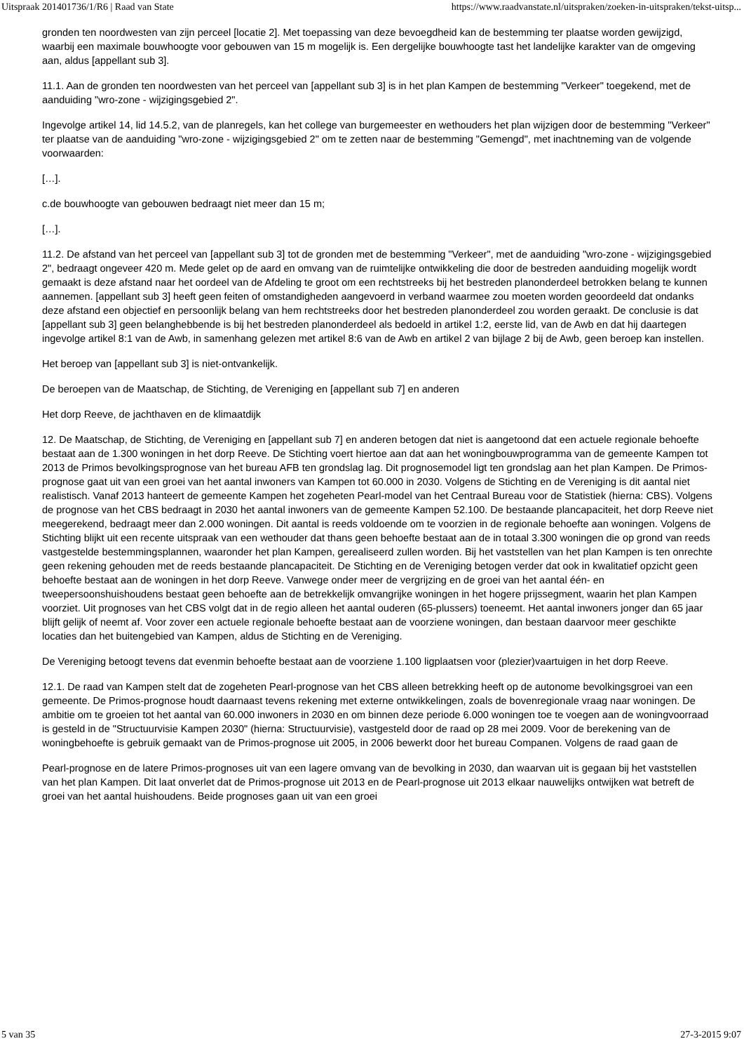Uitspraak 201401736/1/R6 | Raad van State https://www.raadvanstate.nl/uitspraken/zoeken-in-uitspraken/tekst-uitsp...
gronden ten noordwesten van zijn perceel [locatie 2]. Met toepassing van deze bevoegdheid kan de bestemming ter plaatse worden gewijzigd, waarbij een maximale bouwhoogte voor gebouwen van 15 m mogelijk is. Een dergelijke bouwhoogte tast het landelijke karakter van de omgeving aan, aldus [appellant sub 3].
11.1. Aan de gronden ten noordwesten van het perceel van [appellant sub 3] is in het plan Kampen de bestemming "Verkeer" toegekend, met de aanduiding "wro-zone - wijzigingsgebied 2".
Ingevolge artikel 14, lid 14.5.2, van de planregels, kan het college van burgemeester en wethouders het plan wijzigen door de bestemming "Verkeer" ter plaatse van de aanduiding "wro-zone - wijzigingsgebied 2" om te zetten naar de bestemming "Gemengd", met inachtneming van de volgende voorwaarden:
[…].
c.de bouwhoogte van gebouwen bedraagt niet meer dan 15 m;
[…].
11.2. De afstand van het perceel van [appellant sub 3] tot de gronden met de bestemming "Verkeer", met de aanduiding "wro-zone - wijzigingsgebied 2", bedraagt ongeveer 420 m. Mede gelet op de aard en omvang van de ruimtelijke ontwikkeling die door de bestreden aanduiding mogelijk wordt gemaakt is deze afstand naar het oordeel van de Afdeling te groot om een rechtstreeks bij het bestreden planonderdeel betrokken belang te kunnen aannemen. [appellant sub 3] heeft geen feiten of omstandigheden aangevoerd in verband waarmee zou moeten worden geoordeeld dat ondanks deze afstand een objectief en persoonlijk belang van hem rechtstreeks door het bestreden planonderdeel zou worden geraakt. De conclusie is dat [appellant sub 3] geen belanghebbende is bij het bestreden planonderdeel als bedoeld in artikel 1:2, eerste lid, van de Awb en dat hij daartegen ingevolge artikel 8:1 van de Awb, in samenhang gelezen met artikel 8:6 van de Awb en artikel 2 van bijlage 2 bij de Awb, geen beroep kan instellen.
Het beroep van [appellant sub 3] is niet-ontvankelijk.
De beroepen van de Maatschap, de Stichting, de Vereniging en [appellant sub 7] en anderen
Het dorp Reeve, de jachthaven en de klimaatdijk
12. De Maatschap, de Stichting, de Vereniging en [appellant sub 7] en anderen betogen dat niet is aangetoond dat een actuele regionale behoefte bestaat aan de 1.300 woningen in het dorp Reeve. De Stichting voert hiertoe aan dat aan het woningbouwprogramma van de gemeente Kampen tot 2013 de Primos bevolkingsprognose van het bureau AFB ten grondslag lag. Dit prognosemodel ligt ten grondslag aan het plan Kampen. De Primos-prognose gaat uit van een groei van het aantal inwoners van Kampen tot 60.000 in 2030. Volgens de Stichting en de Vereniging is dit aantal niet realistisch. Vanaf 2013 hanteert de gemeente Kampen het zogeheten Pearl-model van het Centraal Bureau voor de Statistiek (hierna: CBS). Volgens de prognose van het CBS bedraagt in 2030 het aantal inwoners van de gemeente Kampen 52.100. De bestaande plancapaciteit, het dorp Reeve niet meegerekend, bedraagt meer dan 2.000 woningen. Dit aantal is reeds voldoende om te voorzien in de regionale behoefte aan woningen. Volgens de Stichting blijkt uit een recente uitspraak van een wethouder dat thans geen behoefte bestaat aan de in totaal 3.300 woningen die op grond van reeds vastgestelde bestemmingsplannen, waaronder het plan Kampen, gerealiseerd zullen worden. Bij het vaststellen van het plan Kampen is ten onrechte geen rekening gehouden met de reeds bestaande plancapaciteit. De Stichting en de Vereniging betogen verder dat ook in kwalitatief opzicht geen behoefte bestaat aan de woningen in het dorp Reeve. Vanwege onder meer de vergrijzing en de groei van het aantal één- en tweepersoonshuishoudens bestaat geen behoefte aan de betrekkelijk omvangrijke woningen in het hogere prijssegment, waarin het plan Kampen voorziet. Uit prognoses van het CBS volgt dat in de regio alleen het aantal ouderen (65-plussers) toeneemt. Het aantal inwoners jonger dan 65 jaar blijft gelijk of neemt af. Voor zover een actuele regionale behoefte bestaat aan de voorziene woningen, dan bestaan daarvoor meer geschikte locaties dan het buitengebied van Kampen, aldus de Stichting en de Vereniging.
De Vereniging betoogt tevens dat evenmin behoefte bestaat aan de voorziene 1.100 ligplaatsen voor (plezier)vaartuigen in het dorp Reeve.
12.1. De raad van Kampen stelt dat de zogeheten Pearl-prognose van het CBS alleen betrekking heeft op de autonome bevolkingsgroei van een gemeente. De Primos-prognose houdt daarnaast tevens rekening met externe ontwikkelingen, zoals de bovenregionale vraag naar woningen. De ambitie om te groeien tot het aantal van 60.000 inwoners in 2030 en om binnen deze periode 6.000 woningen toe te voegen aan de woningvoorraad is gesteld in de "Structuurvisie Kampen 2030" (hierna: Structuurvisie), vastgesteld door de raad op 28 mei 2009. Voor de berekening van de woningbehoefte is gebruik gemaakt van de Primos-prognose uit 2005, in 2006 bewerkt door het bureau Companen. Volgens de raad gaan de
Pearl-prognose en de latere Primos-prognoses uit van een lagere omvang van de bevolking in 2030, dan waarvan uit is gegaan bij het vaststellen van het plan Kampen. Dit laat onverlet dat de Primos-prognose uit 2013 en de Pearl-prognose uit 2013 elkaar nauwelijks ontwijken wat betreft de groei van het aantal huishoudens. Beide prognoses gaan uit van een groei
5 van 35 27-3-2015 9:07